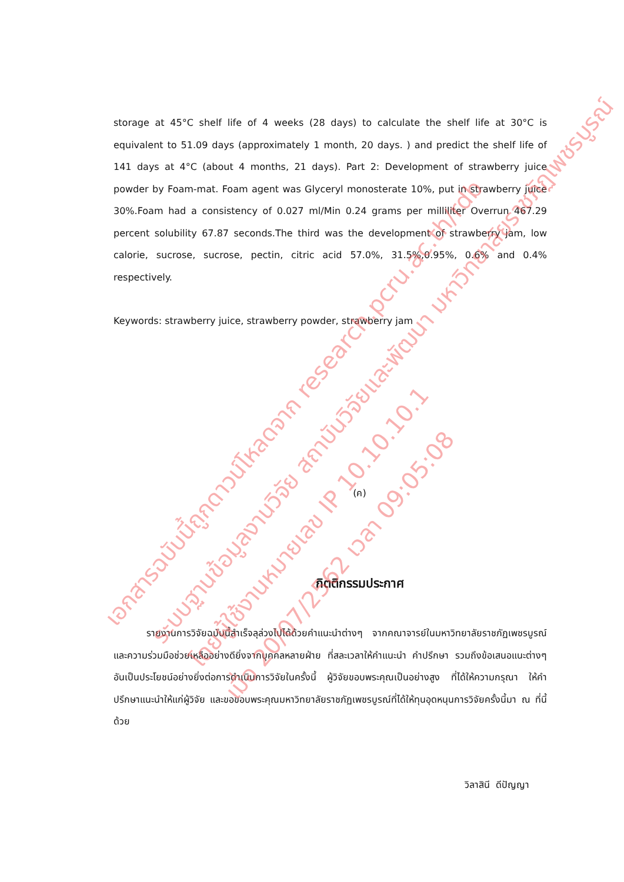storage at 45°C shelf life of 4 weeks (28 days) to calculate the shelf life at 30°C is equivalent to 51.09 days (approximately 1 month, 20 days. ) and predict the shelf life of 141 days at 4°C (about 4 months, 21 days). Part 2: Development of strawberry juice powder by Foam-mat. Foam agent was Glyceryl monosterate 10%, put in strawberry juice 30%.Foam had a consistency of 0.027 ml/Min 0.24 grams per milliliter Overrun 467.29 percent solubility 67.87 seconds.The third was the development of strawberry jam, low calorie, sucrose, sucrose, pectin, citric acid 57.0%, 31.5%,0.95%, 0.6% and 0.4% respectively.
Keywords: strawberry juice, strawberry powder, strawberry jam
(ค)
กิตติกรรมประกาศ
รายงานการวิจัยฉบับนี้สำเร็จลุล่วงไปได้ด้วยคำแนะนำต่างๆ จากคณาจารย์ในมหาวิทยาลัยราชภัฏเพชรบูรณ์ และความร่วมมือช่วยเหลืออย่างดียิ่งจากบุคคลหลายฝ่าย ที่สละเวลาให้คำแนะนำ คำปรึกษา รวมถึงข้อเสนอแนะต่างๆ อันเป็นประโยชน์อย่างยิ่งต่อการดำเนินการวิจัยในครั้งนี้ ผู้วิจัยขอบพระคุณเป็นอย่างสูง ที่ได้ให้ความกรุณา ให้คำปรึกษาแนะนำให้แก่ผู้วิจัย และขอขอบพระคุณมหาวิทยาลัยราชภัฏเพชรบูรณ์ที่ได้ให้ทุนอุดหนุนการวิจัยครั้งนี้มา ณ ที่นี้ด้วย
วิลาสินี ดีปัญญา
เอกสารฉบับนี้ถูกดาวน์โหลดจาก research.pcru.ac.th/rdb
ระบบฐานข้อมูลงานวิจัย สถาบันวิจัยและพัฒนา มหาวิทยาลัยราชภัฏเพชรบูรณ์
โดยผู้ใช้งานหมายเลข IP 10.10.10.1
เมื่อ 20/07/2562 เวลา 09:05:08